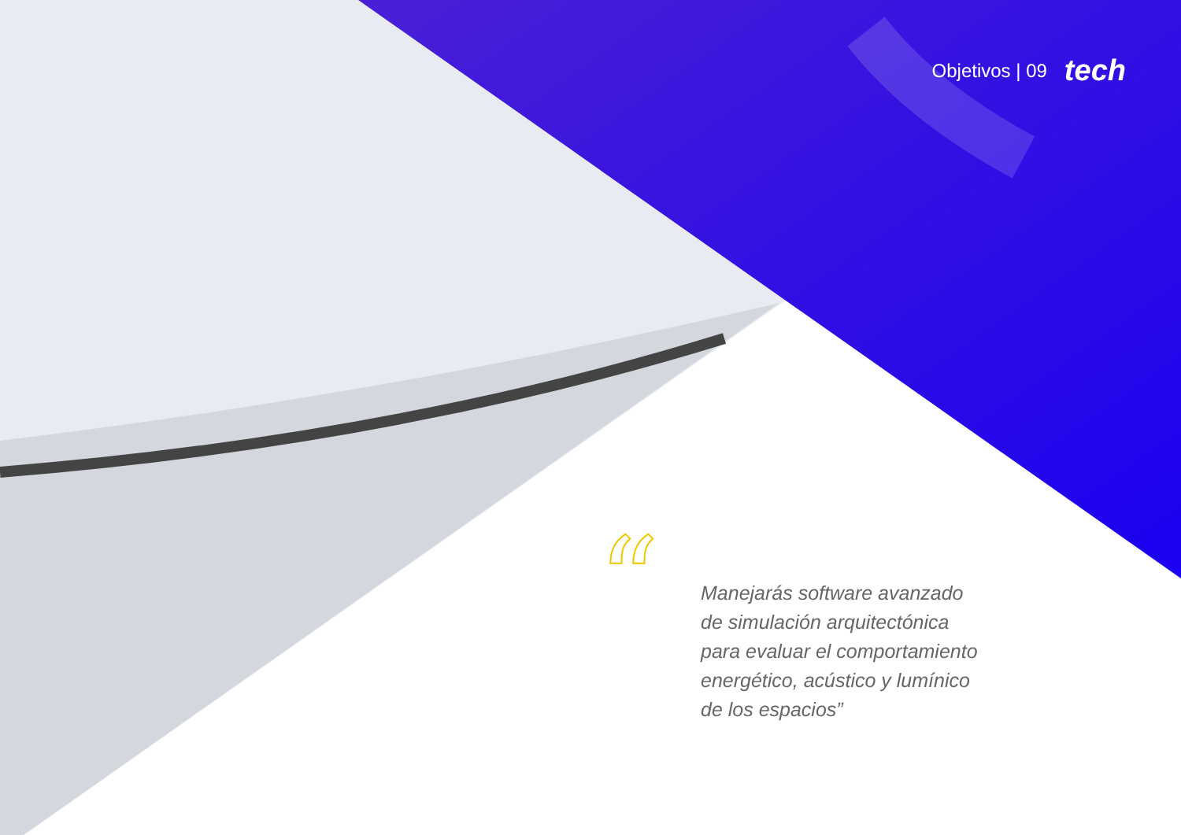“
Objetivos | 09 tech
Manejarás software avanzado de simulación arquitectónica para evaluar el comportamiento energético, acústico y lumínico de los espacios”